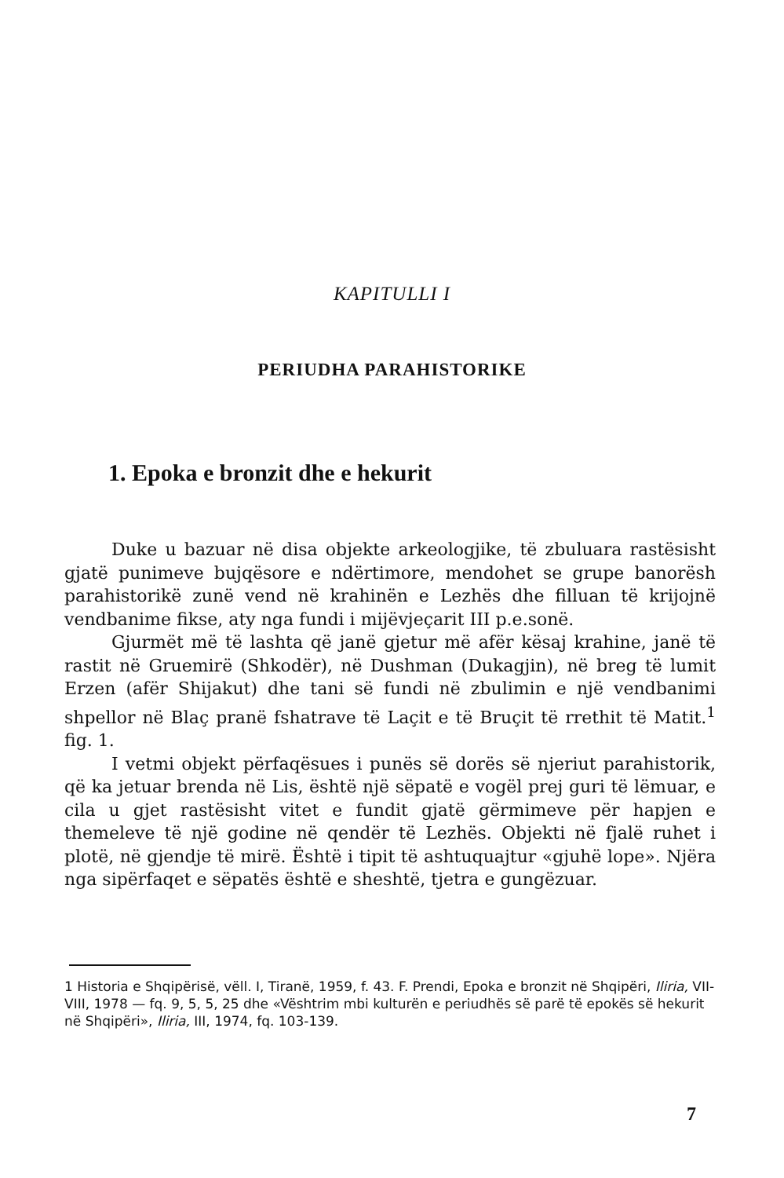KAPITULLI I
PERIUDHA PARAHISTORIKE
1. Epoka e bronzit dhe e hekurit
Duke u bazuar në disa objekte arkeologjike, të zbuluara rastësisht gjatë punimeve bujqësore e ndërtimore, mendohet se grupe banorësh parahistorikë zunë vend në krahinën e Lezhës dhe filluan të krijojnë vendbanime fikse, aty nga fundi i mijëvjeçarit III p.e.sonë.
Gjurmët më të lashta që janë gjetur më afër kësaj krahine, janë të rastit në Gruemirë (Shkodër), në Dushman (Dukagjin), në breg të lumit Erzen (afër Shijakut) dhe tani së fundi në zbulimin e një vendbanimi shpellor në Blaç pranë fshatrave të Laçit e të Bruçit të rrethit të Matit.<sup>1</sup> fig. 1.
I vetmi objekt përfaqësues i punës së dorës së njeriut parahistorik, që ka jetuar brenda në Lis, është një sëpatë e vogël prej guri të lëmuar, e cila u gjet rastësisht vitet e fundit gjatë gërmimeve për hapjen e themeleve të një godine në qendër të Lezhës. Objekti në fjalë ruhet i plotë, në gjendje të mirë. Është i tipit të ashtuquajtur «gjuhë lope». Njëra nga sipërfaqet e sëpatës është e sheshtë, tjetra e gungëzuar.
1 Historia e Shqipërisë, vëll. I, Tiranë, 1959, f. 43. F. Prendi, Epoka e bronzit në Shqipëri, Iliria, VII-VIII, 1978 — fq. 9, 5, 5, 25 dhe «Vështrim mbi kulturën e periudhës së parë të epokës së hekurit në Shqipëri», Iliria, III, 1974, fq. 103-139.
7